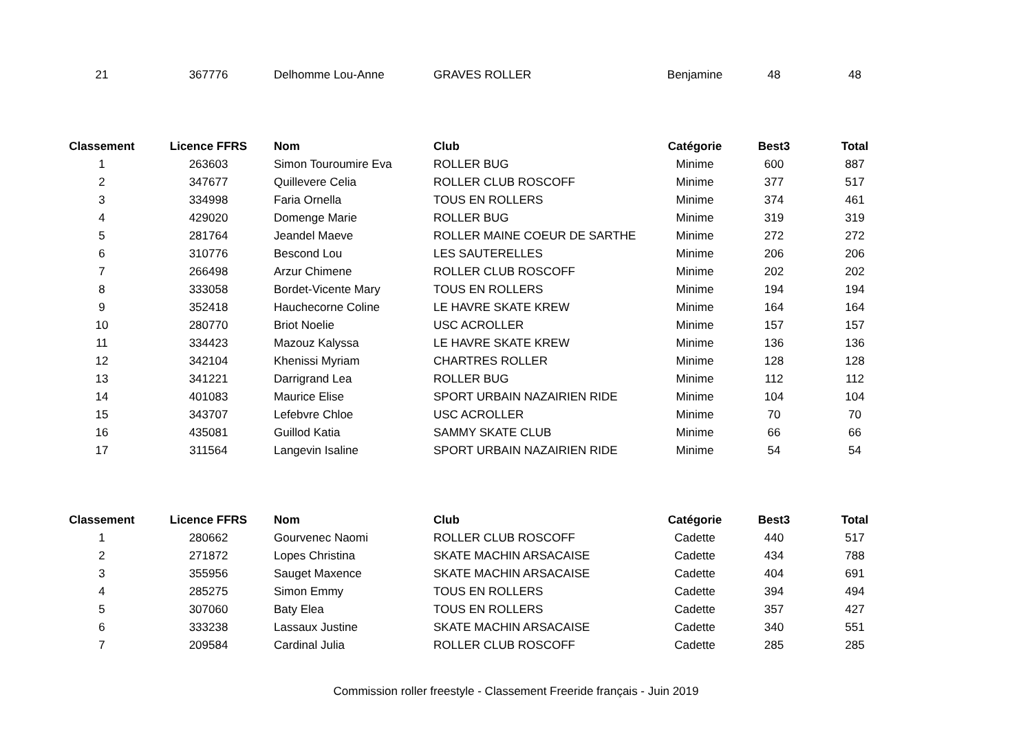| 21 | 367776 | Delhomme Lou-Anne | GRAVES ROLLER | Benjamine | 48 | 48 |
| Classement | Licence FFRS | Nom | Club | Catégorie | Best3 | Total |
| --- | --- | --- | --- | --- | --- | --- |
| 1 | 263603 | Simon Touroumire Eva | ROLLER BUG | Minime | 600 | 887 |
| 2 | 347677 | Quillevere Celia | ROLLER CLUB ROSCOFF | Minime | 377 | 517 |
| 3 | 334998 | Faria Ornella | TOUS EN ROLLERS | Minime | 374 | 461 |
| 4 | 429020 | Domenge Marie | ROLLER BUG | Minime | 319 | 319 |
| 5 | 281764 | Jeandel Maeve | ROLLER MAINE COEUR DE SARTHE | Minime | 272 | 272 |
| 6 | 310776 | Bescond Lou | LES SAUTERELLES | Minime | 206 | 206 |
| 7 | 266498 | Arzur Chimene | ROLLER CLUB ROSCOFF | Minime | 202 | 202 |
| 8 | 333058 | Bordet-Vicente Mary | TOUS EN ROLLERS | Minime | 194 | 194 |
| 9 | 352418 | Hauchecorne Coline | LE HAVRE SKATE KREW | Minime | 164 | 164 |
| 10 | 280770 | Briot Noelie | USC ACROLLER | Minime | 157 | 157 |
| 11 | 334423 | Mazouz Kalyssa | LE HAVRE SKATE KREW | Minime | 136 | 136 |
| 12 | 342104 | Khenissi Myriam | CHARTRES ROLLER | Minime | 128 | 128 |
| 13 | 341221 | Darrigrand Lea | ROLLER BUG | Minime | 112 | 112 |
| 14 | 401083 | Maurice Elise | SPORT URBAIN NAZAIRIEN RIDE | Minime | 104 | 104 |
| 15 | 343707 | Lefebvre Chloe | USC ACROLLER | Minime | 70 | 70 |
| 16 | 435081 | Guillod Katia | SAMMY SKATE CLUB | Minime | 66 | 66 |
| 17 | 311564 | Langevin Isaline | SPORT URBAIN NAZAIRIEN RIDE | Minime | 54 | 54 |
| Classement | Licence FFRS | Nom | Club | Catégorie | Best3 | Total |
| --- | --- | --- | --- | --- | --- | --- |
| 1 | 280662 | Gourvenec Naomi | ROLLER CLUB ROSCOFF | Cadette | 440 | 517 |
| 2 | 271872 | Lopes Christina | SKATE MACHIN ARSACAISE | Cadette | 434 | 788 |
| 3 | 355956 | Sauget Maxence | SKATE MACHIN ARSACAISE | Cadette | 404 | 691 |
| 4 | 285275 | Simon Emmy | TOUS EN ROLLERS | Cadette | 394 | 494 |
| 5 | 307060 | Baty Elea | TOUS EN ROLLERS | Cadette | 357 | 427 |
| 6 | 333238 | Lassaux Justine | SKATE MACHIN ARSACAISE | Cadette | 340 | 551 |
| 7 | 209584 | Cardinal Julia | ROLLER CLUB ROSCOFF | Cadette | 285 | 285 |
Commission roller freestyle - Classement Freeride français - Juin 2019